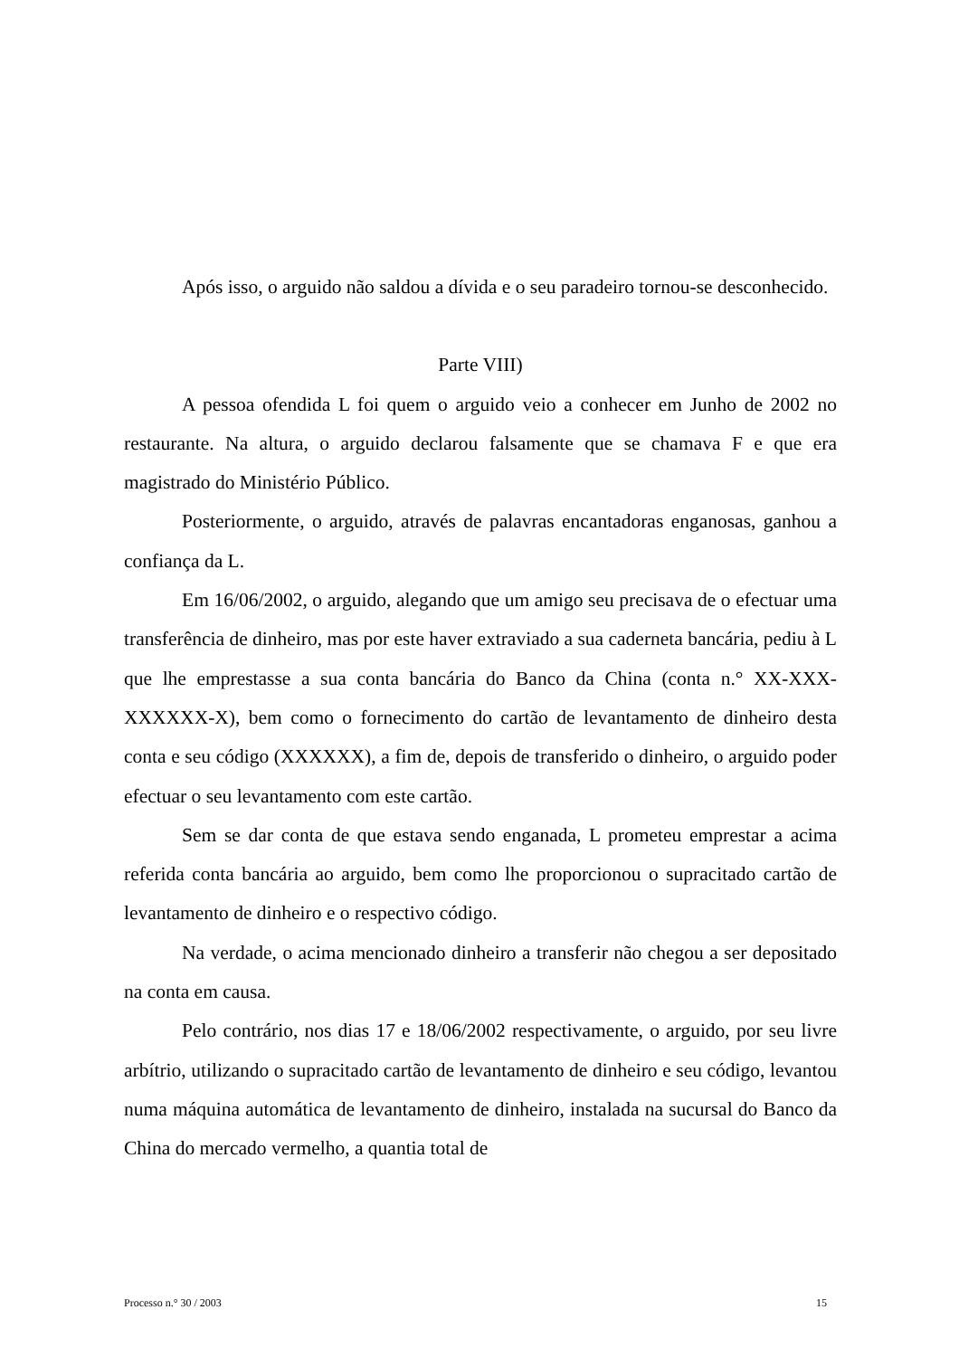Após isso, o arguido não saldou a dívida e o seu paradeiro tornou-se desconhecido.
Parte VIII)
A pessoa ofendida L foi quem o arguido veio a conhecer em Junho de 2002 no restaurante. Na altura, o arguido declarou falsamente que se chamava F e que era magistrado do Ministério Público.
Posteriormente, o arguido, através de palavras encantadoras enganosas, ganhou a confiança da L.
Em 16/06/2002, o arguido, alegando que um amigo seu precisava de o efectuar uma transferência de dinheiro, mas por este haver extraviado a sua caderneta bancária, pediu à L que lhe emprestasse a sua conta bancária do Banco da China (conta n.° XX-XXX-XXXXXX-X), bem como o fornecimento do cartão de levantamento de dinheiro desta conta e seu código (XXXXXX), a fim de, depois de transferido o dinheiro, o arguido poder efectuar o seu levantamento com este cartão.
Sem se dar conta de que estava sendo enganada, L prometeu emprestar a acima referida conta bancária ao arguido, bem como lhe proporcionou o supracitado cartão de levantamento de dinheiro e o respectivo código.
Na verdade, o acima mencionado dinheiro a transferir não chegou a ser depositado na conta em causa.
Pelo contrário, nos dias 17 e 18/06/2002 respectivamente, o arguido, por seu livre arbítrio, utilizando o supracitado cartão de levantamento de dinheiro e seu código, levantou numa máquina automática de levantamento de dinheiro, instalada na sucursal do Banco da China do mercado vermelho, a quantia total de
Processo n.° 30 / 2003 15